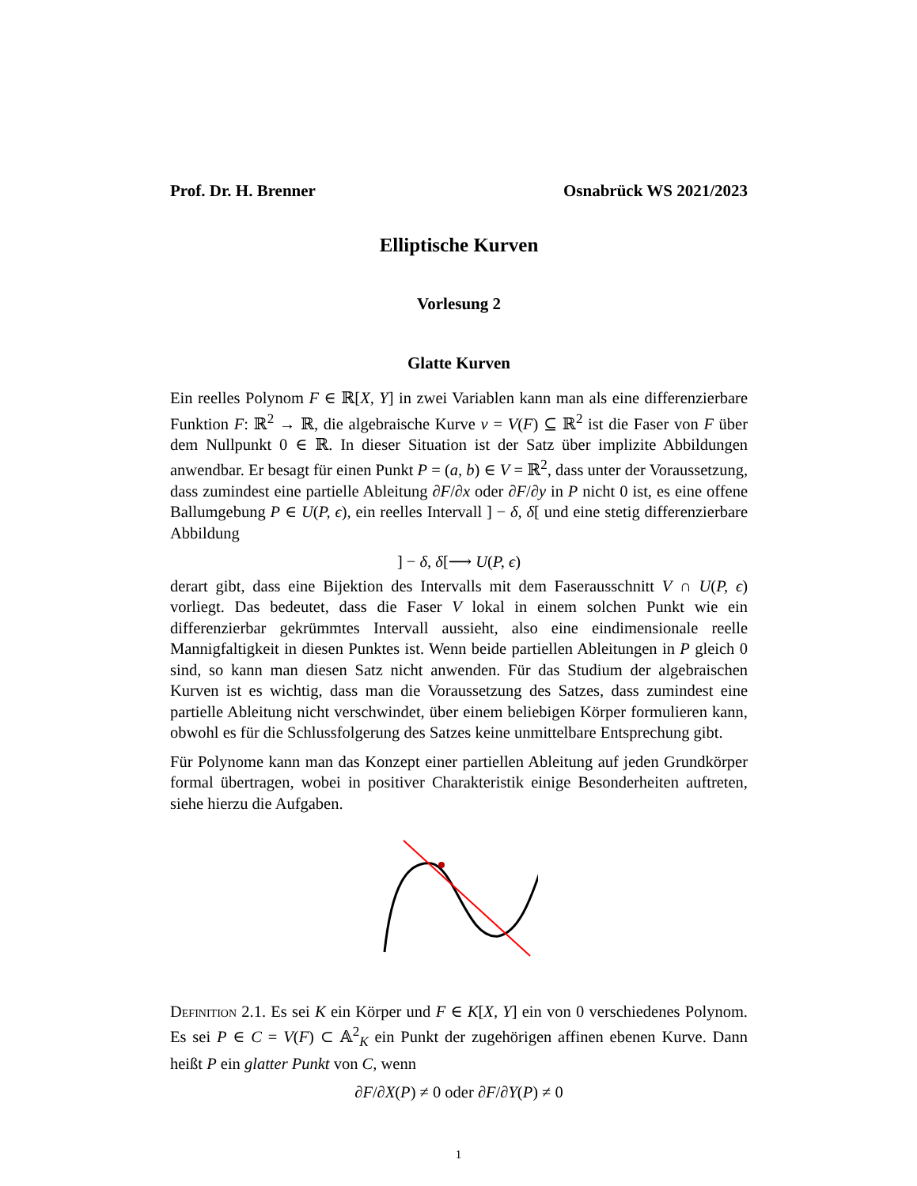Prof. Dr. H. Brenner Osnabrück WS 2021/2023
Elliptische Kurven
Vorlesung 2
Glatte Kurven
Ein reelles Polynom F ∈ ℝ[X, Y] in zwei Variablen kann man als eine differenzierbare Funktion F: ℝ<sup>2</sup> → ℝ, die algebraische Kurve v = V(F) ⊆ ℝ<sup>2</sup> ist die Faser von F über dem Nullpunkt 0 ∈ ℝ. In dieser Situation ist der Satz über implizite Abbildungen anwendbar. Er besagt für einen Punkt P = (a, b) ∈ V = ℝ<sup>2</sup>, dass unter der Voraussetzung, dass zumindest eine partielle Ableitung ∂F/∂x oder ∂F/∂y in P nicht 0 ist, es eine offene Ballumgebung P ∈ U(P, ϵ), ein reelles Intervall ] − δ, δ[ und eine stetig differenzierbare Abbildung
] − δ, δ[⟶ U(P, ϵ)
derart gibt, dass eine Bijektion des Intervalls mit dem Faserausschnitt V ∩ U(P, ϵ) vorliegt. Das bedeutet, dass die Faser V lokal in einem solchen Punkt wie ein differenzierbar gekrümmtes Intervall aussieht, also eine eindimensionale reelle Mannigfaltigkeit in diesen Punktes ist. Wenn beide partiellen Ableitungen in P gleich 0 sind, so kann man diesen Satz nicht anwenden. Für das Studium der algebraischen Kurven ist es wichtig, dass man die Voraussetzung des Satzes, dass zumindest eine partielle Ableitung nicht verschwindet, über einem beliebigen Körper formulieren kann, obwohl es für die Schlussfolgerung des Satzes keine unmittelbare Entsprechung gibt.
Für Polynome kann man das Konzept einer partiellen Ableitung auf jeden Grundkörper formal übertragen, wobei in positiver Charakteristik einige Besonderheiten auftreten, siehe hierzu die Aufgaben.
Definition 2.1. Es sei K ein Körper und F ∈ K[X, Y] ein von 0 verschiedenes Polynom. Es sei P ∈ C = V(F) ⊂ 𝔸<sup>2</sup><sub>K</sub> ein Punkt der zugehörigen affinen ebenen Kurve. Dann heißt P ein glatter Punkt von C, wenn
∂F/∂X(P) ≠ 0 oder ∂F/∂Y(P) ≠ 0
1